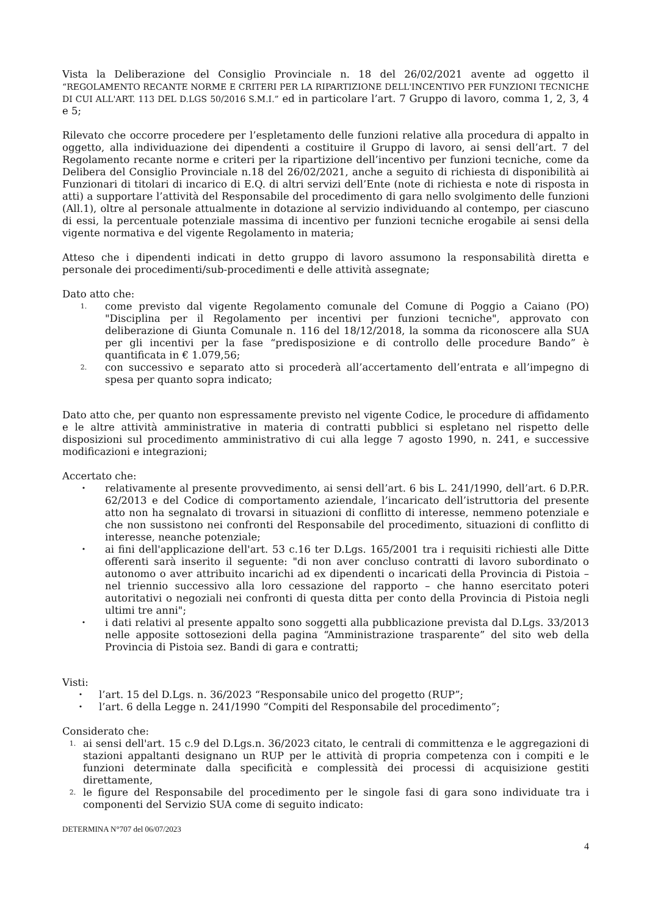Vista la Deliberazione del Consiglio Provinciale n. 18 del 26/02/2021 avente ad oggetto il “REGOLAMENTO RECANTE NORME E CRITERI PER LA RIPARTIZIONE DELL'INCENTIVO PER FUNZIONI TECNICHE DI CUI ALL'ART. 113 DEL D.LGS 50/2016 S.M.I.” ed in particolare l’art. 7 Gruppo di lavoro, comma 1, 2, 3, 4 e 5;
Rilevato che occorre procedere per l’espletamento delle funzioni relative alla procedura di appalto in oggetto, alla individuazione dei dipendenti a costituire il Gruppo di lavoro, ai sensi dell’art. 7 del Regolamento recante norme e criteri per la ripartizione dell’incentivo per funzioni tecniche, come da Delibera del Consiglio Provinciale n.18 del 26/02/2021, anche a seguito di richiesta di disponibilità ai Funzionari di titolari di incarico di E.Q. di altri servizi dell’Ente (note di richiesta e note di risposta in atti) a supportare l’attività del Responsabile del procedimento di gara nello svolgimento delle funzioni (All.1), oltre al personale attualmente in dotazione al servizio individuando al contempo, per ciascuno di essi, la percentuale potenziale massima di incentivo per funzioni tecniche erogabile ai sensi della vigente normativa e del vigente Regolamento in materia;
Atteso che i dipendenti indicati in detto gruppo di lavoro assumono la responsabilità diretta e personale dei procedimenti/sub-procedimenti e delle attività assegnate;
Dato atto che:
1. come previsto dal vigente Regolamento comunale del Comune di Poggio a Caiano (PO) "Disciplina per il Regolamento per incentivi per funzioni tecniche", approvato con deliberazione di Giunta Comunale n. 116 del 18/12/2018, la somma da riconoscere alla SUA per gli incentivi per la fase “predisposizione e di controllo delle procedure Bando” è quantificata in € 1.079,56;
2. con successivo e separato atto si procederà all’accertamento dell’entrata e all’impegno di spesa per quanto sopra indicato;
Dato atto che, per quanto non espressamente previsto nel vigente Codice, le procedure di affidamento e le altre attività amministrative in materia di contratti pubblici si espletano nel rispetto delle disposizioni sul procedimento amministrativo di cui alla legge 7 agosto 1990, n. 241, e successive modificazioni e integrazioni;
Accertato che:
• relativamente al presente provvedimento, ai sensi dell’art. 6 bis L. 241/1990, dell’art. 6 D.P.R. 62/2013 e del Codice di comportamento aziendale, l’incaricato dell’istruttoria del presente atto non ha segnalato di trovarsi in situazioni di conflitto di interesse, nemmeno potenziale e che non sussistono nei confronti del Responsabile del procedimento, situazioni di conflitto di interesse, neanche potenziale;
• ai fini dell'applicazione dell'art. 53 c.16 ter D.Lgs. 165/2001 tra i requisiti richiesti alle Ditte offerenti sarà inserito il seguente: "di non aver concluso contratti di lavoro subordinato o autonomo o aver attribuito incarichi ad ex dipendenti o incaricati della Provincia di Pistoia – nel triennio successivo alla loro cessazione del rapporto – che hanno esercitato poteri autoritativi o negoziali nei confronti di questa ditta per conto della Provincia di Pistoia negli ultimi tre anni";
• i dati relativi al presente appalto sono soggetti alla pubblicazione prevista dal D.Lgs. 33/2013 nelle apposite sottosezioni della pagina “Amministrazione trasparente” del sito web della Provincia di Pistoia sez. Bandi di gara e contratti;
Visti:
• l’art. 15 del D.Lgs. n. 36/2023 “Responsabile unico del progetto (RUP”;
• l’art. 6 della Legge n. 241/1990 “Compiti del Responsabile del procedimento”;
Considerato che:
1. ai sensi dell'art. 15 c.9 del D.Lgs.n. 36/2023 citato, le centrali di committenza e le aggregazioni di stazioni appaltanti designano un RUP per le attività di propria competenza con i compiti e le funzioni determinate dalla specificità e complessità dei processi di acquisizione gestiti direttamente,
2. le figure del Responsabile del procedimento per le singole fasi di gara sono individuate tra i componenti del Servizio SUA come di seguito indicato:
DETERMINA N°707 del 06/07/2023
4